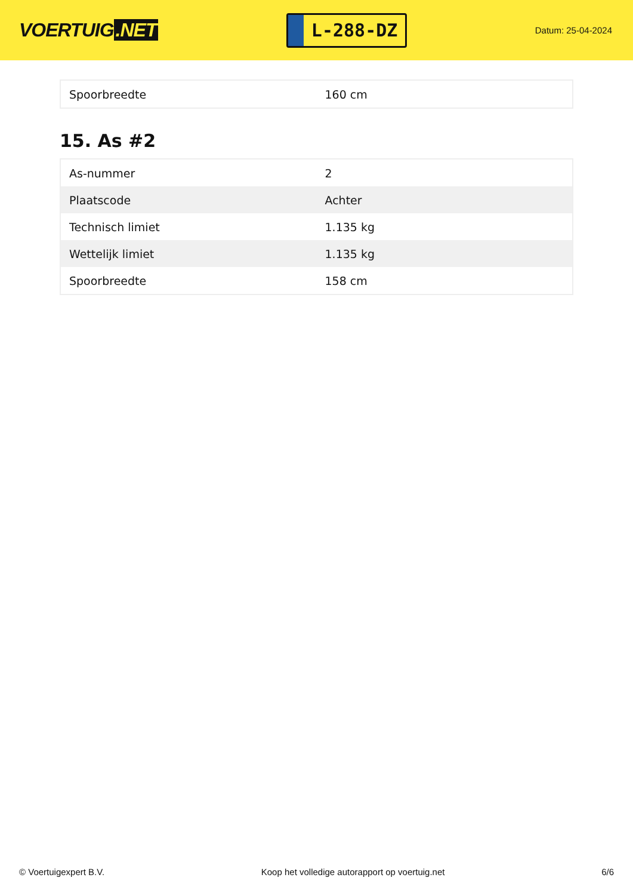VOERTUIG.NET
L-288-DZ
Datum: 25-04-2024
| Spoorbreedte | 160 cm |
15. As #2
| As-nummer | 2 |
| Plaatscode | Achter |
| Technisch limiet | 1.135 kg |
| Wettelijk limiet | 1.135 kg |
| Spoorbreedte | 158 cm |
© Voertuigexpert B.V. Koop het volledige autorapport op voertuig.net 6/6